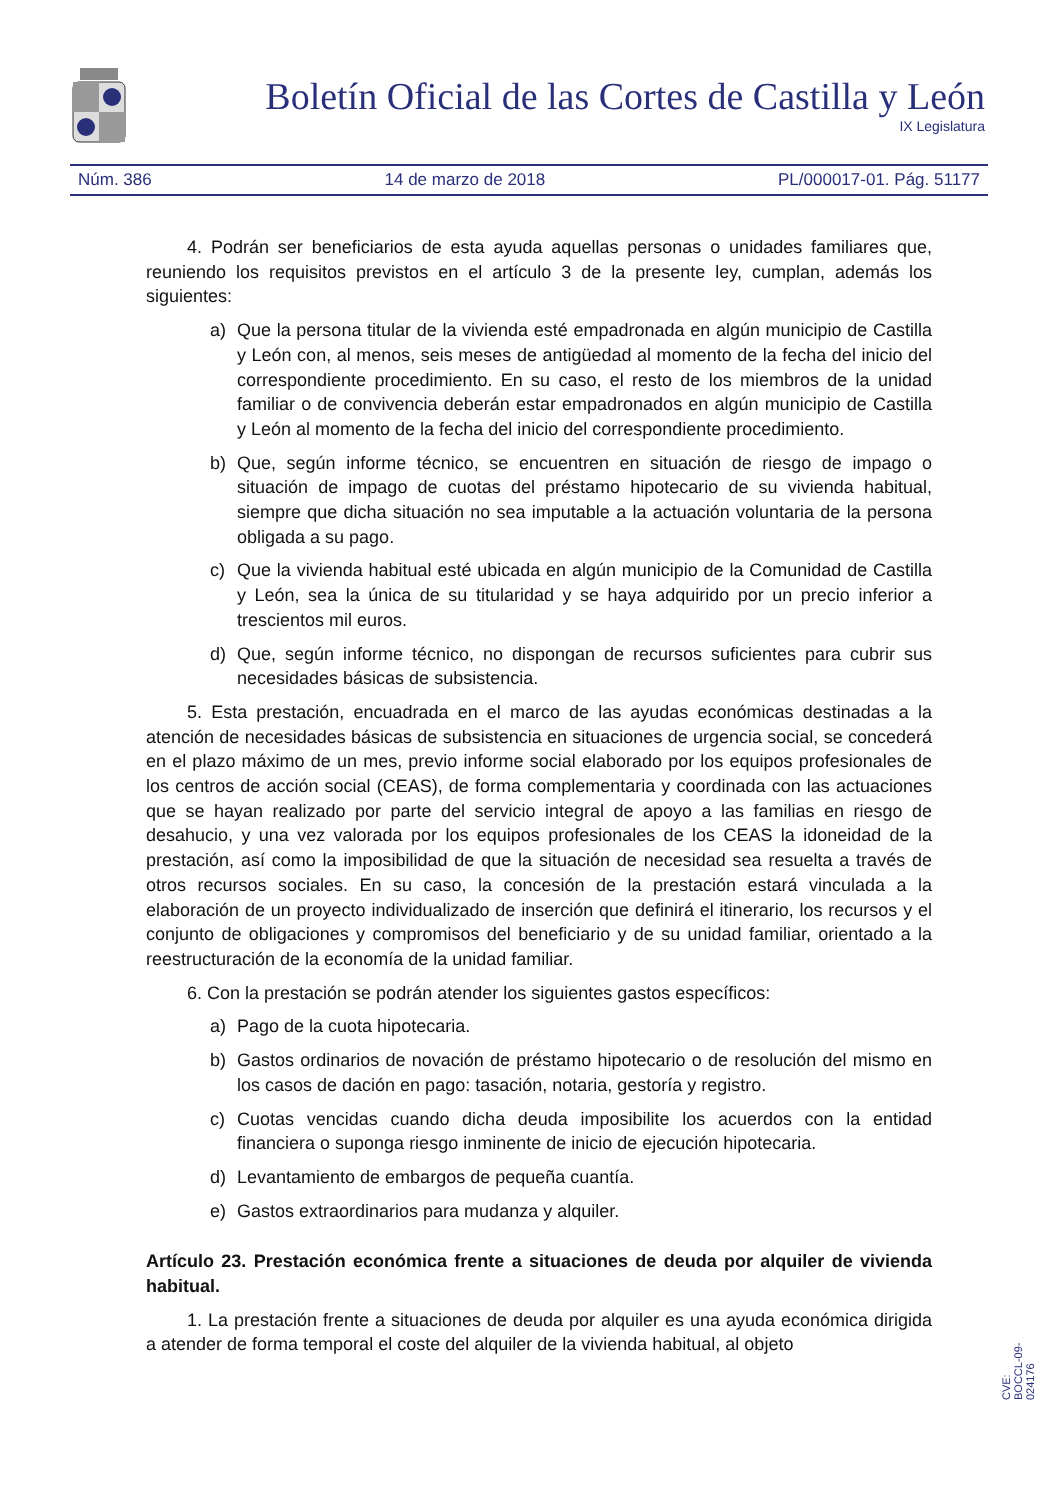Boletín Oficial de las Cortes de Castilla y León
IX Legislatura
Núm. 386 14 de marzo de 2018 PL/000017-01. Pág. 51177
4. Podrán ser beneficiarios de esta ayuda aquellas personas o unidades familiares que, reuniendo los requisitos previstos en el artículo 3 de la presente ley, cumplan, además los siguientes:
a) Que la persona titular de la vivienda esté empadronada en algún municipio de Castilla y León con, al menos, seis meses de antigüedad al momento de la fecha del inicio del correspondiente procedimiento. En su caso, el resto de los miembros de la unidad familiar o de convivencia deberán estar empadronados en algún municipio de Castilla y León al momento de la fecha del inicio del correspondiente procedimiento.
b) Que, según informe técnico, se encuentren en situación de riesgo de impago o situación de impago de cuotas del préstamo hipotecario de su vivienda habitual, siempre que dicha situación no sea imputable a la actuación voluntaria de la persona obligada a su pago.
c) Que la vivienda habitual esté ubicada en algún municipio de la Comunidad de Castilla y León, sea la única de su titularidad y se haya adquirido por un precio inferior a trescientos mil euros.
d) Que, según informe técnico, no dispongan de recursos suficientes para cubrir sus necesidades básicas de subsistencia.
5. Esta prestación, encuadrada en el marco de las ayudas económicas destinadas a la atención de necesidades básicas de subsistencia en situaciones de urgencia social, se concederá en el plazo máximo de un mes, previo informe social elaborado por los equipos profesionales de los centros de acción social (CEAS), de forma complementaria y coordinada con las actuaciones que se hayan realizado por parte del servicio integral de apoyo a las familias en riesgo de desahucio, y una vez valorada por los equipos profesionales de los CEAS la idoneidad de la prestación, así como la imposibilidad de que la situación de necesidad sea resuelta a través de otros recursos sociales. En su caso, la concesión de la prestación estará vinculada a la elaboración de un proyecto individualizado de inserción que definirá el itinerario, los recursos y el conjunto de obligaciones y compromisos del beneficiario y de su unidad familiar, orientado a la reestructuración de la economía de la unidad familiar.
6. Con la prestación se podrán atender los siguientes gastos específicos:
a) Pago de la cuota hipotecaria.
b) Gastos ordinarios de novación de préstamo hipotecario o de resolución del mismo en los casos de dación en pago: tasación, notaria, gestoría y registro.
c) Cuotas vencidas cuando dicha deuda imposibilite los acuerdos con la entidad financiera o suponga riesgo inminente de inicio de ejecución hipotecaria.
d) Levantamiento de embargos de pequeña cuantía.
e) Gastos extraordinarios para mudanza y alquiler.
Artículo 23. Prestación económica frente a situaciones de deuda por alquiler de vivienda habitual.
1. La prestación frente a situaciones de deuda por alquiler es una ayuda económica dirigida a atender de forma temporal el coste del alquiler de la vivienda habitual, al objeto
CVE: BOCCL-09-024176